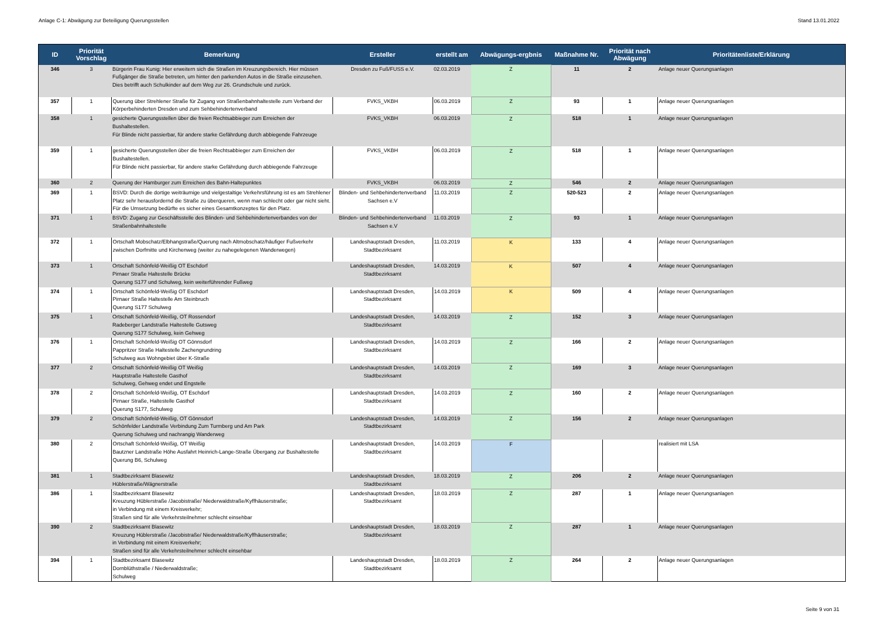Anlage C-1: Abwägung zur Beteiligung Querungsstellen Stand 13.01.2022
| ID | Priorität Vorschlag | Bemerkung | Ersteller | erstellt am | Abwägungs-ergbnis | Maßnahme Nr. | Priorität nach Abwägung | Prioritätenliste/Erklärung |
| --- | --- | --- | --- | --- | --- | --- | --- | --- |
| 346 | 3 | Bürgerin Frau Kunig: Hier erweitern sich die Straßen im Kreuzungsbereich. Hier müssen Fußgänger die Straße betreten, um hinter den parkenden Autos in die Straße einzusehen. Dies betrifft auch Schulkinder auf dem Weg zur 26. Grundschule und zurück. | Dresden zu Fuß/FUSS e.V. | 02.03.2019 | Z | 11 | 2 | Anlage neuer Querungsanlagen |
| 357 | 1 | Querung über Strehlener Straße für Zugang von Straßenbahnhaltestelle zum Verband der Körperbehinderten Dresden und zum Sehbehindertenverband | FVKS_VKBH | 06.03.2019 | Z | 93 | 1 | Anlage neuer Querungsanlagen |
| 358 | 1 | gesicherte Querungsstellen über die freien Rechtsabbieger zum Erreichen der Bushaltestellen. Für Blinde nicht passierbar, für andere starke Gefährdung durch abbiegende Fahrzeuge | FVKS_VKBH | 06.03.2019 | Z | 518 | 1 | Anlage neuer Querungsanlagen |
| 359 | 1 | gesicherte Querungsstellen über die freien Rechtsabbieger zum Erreichen der Bushaltestellen. Für Blinde nicht passierbar, für andere starke Gefährdung durch abbiegende Fahrzeuge | FVKS_VKBH | 06.03.2019 | Z | 518 | 1 | Anlage neuer Querungsanlagen |
| 360 | 2 | Querung der Hamburger zum Erreichen des Bahn-Haltepunktes | FVKS_VKBH | 06.03.2019 | Z | 546 | 2 | Anlage neuer Querungsanlagen |
| 369 | 1 | BSVD: Durch die dortige weiträumige und vielgestaltige Verkehrsführung ist es am Strehlener Platz sehr herausfordernd die Straße zu überqueren, wenn man schlecht oder gar nicht sieht. Für die Umsetzung bedürfte es sicher eines Gesamtkonzeptes für den Platz. | Blinden- und Sehbehindertenverband Sachsen e.V | 11.03.2019 | Z | 520-523 | 2 | Anlage neuer Querungsanlagen |
| 371 | 1 | BSVD: Zugang zur Geschäftsstelle des Blinden- und Sehbehindertenverbandes von der Straßenbahnhaltestelle | Blinden- und Sehbehindertenverband Sachsen e.V | 11.03.2019 | Z | 93 | 1 | Anlage neuer Querungsanlagen |
| 372 | 1 | Ortschaft Mobschatz/Elbhangstraße/Querung nach Altmobschatz/häufiger Fußverkehr zwischen Dorfmitte und Kirchenweg (weiter zu nahegelegenen Wanderwegen) | Landeshauptstadt Dresden, Stadtbezirksamt | 11.03.2019 | K | 133 | 4 | Anlage neuer Querungsanlagen |
| 373 | 1 | Ortschaft Schönfeld-Weißig OT Eschdorf Pirnaer Straße Haltestelle Brücke Querung S177 und Schulweg, kein weiterführender Fußweg | Landeshauptstadt Dresden, Stadtbezirksamt | 14.03.2019 | K | 507 | 4 | Anlage neuer Querungsanlagen |
| 374 | 1 | Ortschaft Schönfeld-Weißig OT Eschdorf Pirnaer Straße Haltestelle Am Steinbruch Querung S177 Schulweg | Landeshauptstadt Dresden, Stadtbezirksamt | 14.03.2019 | K | 509 | 4 | Anlage neuer Querungsanlagen |
| 375 | 1 | Ortschaft Schönfeld-Weißig, OT Rossendorf Radeberger Landstraße Haltestelle Gutsweg Querung S177 Schulweg, kein Gehweg | Landeshauptstadt Dresden, Stadtbezirksamt | 14.03.2019 | Z | 152 | 3 | Anlage neuer Querungsanlagen |
| 376 | 1 | Ortschaft Schönfeld-Weißig OT Gönnsdorf Pappritzer Straße Haltestelle Zachengrundring Schulweg aus Wohngebiet über K-Straße | Landeshauptstadt Dresden, Stadtbezirksamt | 14.03.2019 | Z | 166 | 2 | Anlage neuer Querungsanlagen |
| 377 | 2 | Ortschaft Schönfeld-Weißig OT Weißig Hauptstraße Haltestelle Gasthof Schulweg, Gehweg endet und Engstelle | Landeshauptstadt Dresden, Stadtbezirksamt | 14.03.2019 | Z | 169 | 3 | Anlage neuer Querungsanlagen |
| 378 | 2 | Ortschaft Schönfeld-Weißig, OT Eschdorf Pirnaer Straße, Haltestelle Gasthof Querung S177, Schulweg | Landeshauptstadt Dresden, Stadtbezirksamt | 14.03.2019 | Z | 160 | 2 | Anlage neuer Querungsanlagen |
| 379 | 2 | Ortschaft Schönfeld-Weißig, OT Gönnsdorf Schönfelder Landstraße Verbindung Zum Turmberg und Am Park Querung Schulweg und nachrangig Wanderweg | Landeshauptstadt Dresden, Stadtbezirksamt | 14.03.2019 | Z | 156 | 2 | Anlage neuer Querungsanlagen |
| 380 | 2 | Ortschaft Schönfeld-Weißig, OT Weißig Bautzner Landstraße Höhe Ausfahrt Heinrich-Lange-Straße Übergang zur Bushaltestelle Querung B6, Schulweg | Landeshauptstadt Dresden, Stadtbezirksamt | 14.03.2019 | F | | | realisiert mit LSA |
| 381 | 1 | Stadtbezirksamt Blasewitz Hüblerstraße/Wägnerstraße | Landeshauptstadt Dresden, Stadtbezirksamt | 18.03.2019 | Z | 206 | 2 | Anlage neuer Querungsanlagen |
| 386 | 1 | Stadtbezirksamt Blasewitz Kreuzung Hüblerstraße /Jacobistraße/ Niederwaldstraße/Kyffhäuserstraße; in Verbindung mit einem Kreisverkehr; Straßen sind für alle Verkehrsteilnehmer schlecht einsehbar | Landeshauptstadt Dresden, Stadtbezirksamt | 18.03.2019 | Z | 287 | 1 | Anlage neuer Querungsanlagen |
| 390 | 2 | Stadtbezirksamt Blasewitz Kreuzung Hüblerstraße /Jacobistraße/ Niederwaldstraße/Kyffhäuserstraße; in Verbindung mit einem Kreisverkehr; Straßen sind für alle Verkehrsteilnehmer schlecht einsehbar | Landeshauptstadt Dresden, Stadtbezirksamt | 18.03.2019 | Z | 287 | 1 | Anlage neuer Querungsanlagen |
| 394 | 1 | Stadtbezirksamt Blasewitz Dornblüthstraße / Niederwaldstraße; Schulweg | Landeshauptstadt Dresden, Stadtbezirksamt | 18.03.2019 | Z | 264 | 2 | Anlage neuer Querungsanlagen |
Seite 9 von 31